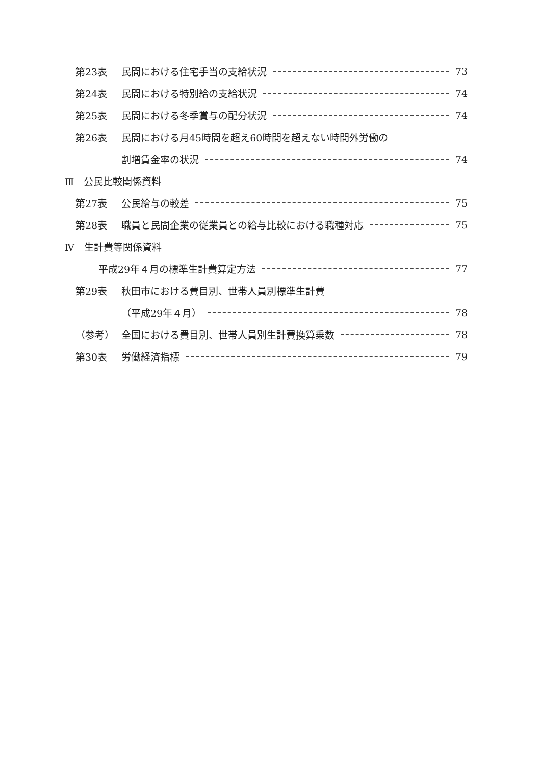第23表 民間における住宅手当の支給状況 73
第24表 民間における特別給の支給状況 74
第25表 民間における冬季賞与の配分状況 74
第26表 民間における月45時間を超え60時間を超えない時間外労働の
割増賃金率の状況 74
Ⅲ　公民比較関係資料
第27表 公民給与の較差 75
第28表 職員と民間企業の従業員との給与比較における職種対応 75
Ⅳ　生計費等関係資料
平成29年４月の標準生計費算定方法 77
第29表 秋田市における費目別、世帯人員別標準生計費
（平成29年４月） 78
（参考） 全国における費目別、世帯人員別生計費換算乗数 78
第30表 労働経済指標 79